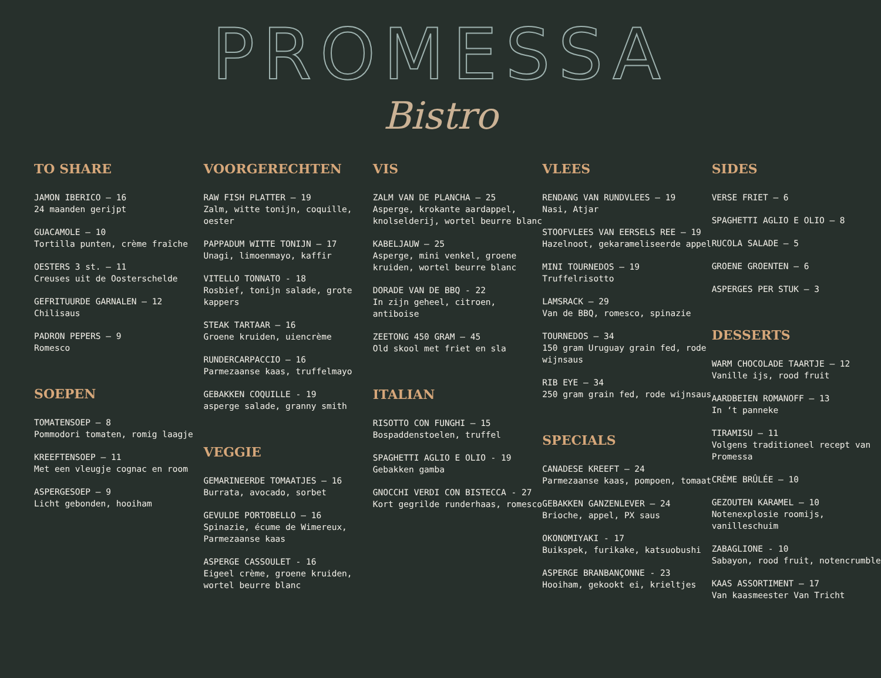PROMESSA
Bistro
TO SHARE
JAMON IBERICO – 16
24 maanden gerijpt
GUACAMOLE – 10
Tortilla punten, crème fraîche
OESTERS 3 st. – 11
Creuses uit de Oosterschelde
GEFRITUURDE GARNALEN – 12
Chilisaus
PADRON PEPERS – 9
Romesco
SOEPEN
TOMATENSOEP – 8
Pommodori tomaten, romig laagje
KREEFTENSOEP – 11
Met een vleugje cognac en room
ASPERGESOEP – 9
Licht gebonden, hooiham
VOORGERECHTEN
RAW FISH PLATTER – 19
Zalm, witte tonijn, coquille, oester
PAPPADUM WITTE TONIJN – 17
Unagi, limoenmayo, kaffir
VITELLO TONNATO - 18
Rosbief, tonijn salade, grote kappers
STEAK TARTAAR – 16
Groene kruiden, uiencrème
RUNDERCARPACCIO – 16
Parmezaanse kaas, truffelmayo
GEBAKKEN COQUILLE - 19
asperge salade, granny smith
VEGGIE
GEMARINEERDE TOMAATJES – 16
Burrata, avocado, sorbet
GEVULDE PORTOBELLO – 16
Spinazie, écume de Wimereux, Parmezaanse kaas
ASPERGE CASSOULET - 16
Eigeel crème, groene kruiden, wortel beurre blanc
VIS
ZALM VAN DE PLANCHA – 25
Asperge, krokante aardappel, knolselderij, wortel beurre blanc
KABELJAUW – 25
Asperge, mini venkel, groene kruiden, wortel beurre blanc
DORADE VAN DE BBQ - 22
In zijn geheel, citroen, antiboise
ZEETONG 450 GRAM – 45
Old skool met friet en sla
ITALIAN
RISOTTO CON FUNGHI – 15
Bospaddenstoelen, truffel
SPAGHETTI AGLIO E OLIO - 19
Gebakken gamba
GNOCCHI VERDI CON BISTECCA - 27
Kort gegrilde runderhaas, romesco
VLEES
RENDANG VAN RUNDVLEES – 19
Nasi, Atjar
STOOFVLEES VAN EERSELS REE – 19
Hazelnoot, gekarameliseerde appel
MINI TOURNEDOS – 19
Truffelrisotto
LAMSRACK – 29
Van de BBQ, romesco, spinazie
TOURNEDOS – 34
150 gram Uruguay grain fed, rode wijnsaus
RIB EYE – 34
250 gram grain fed, rode wijnsaus
SPECIALS
CANADESE KREEFT – 24
Parmezaanse kaas, pompoen, tomaat
GEBAKKEN GANZENLEVER – 24
Brioche, appel, PX saus
OKONOMIYAKI - 17
Buikspek, furikake, katsuobushi
ASPERGE BRANBANÇONNE - 23
Hooiham, gekookt ei, krieltjes
SIDES
VERSE FRIET – 6
SPAGHETTI AGLIO E OLIO – 8
RUCOLA SALADE – 5
GROENE GROENTEN – 6
ASPERGES PER STUK – 3
DESSERTS
WARM CHOCOLADE TAARTJE – 12
Vanille ijs, rood fruit
AARDBEIEN ROMANOFF – 13
In ‘t panneke
TIRAMISU – 11
Volgens traditioneel recept van Promessa
CRÈME BRÛLÉE – 10
GEZOUTEN KARAMEL – 10
Notenexplosie roomijs, vanilleschuim
ZABAGLIONE - 10
Sabayon, rood fruit, notencrumble
KAAS ASSORTIMENT – 17
Van kaasmeester Van Tricht